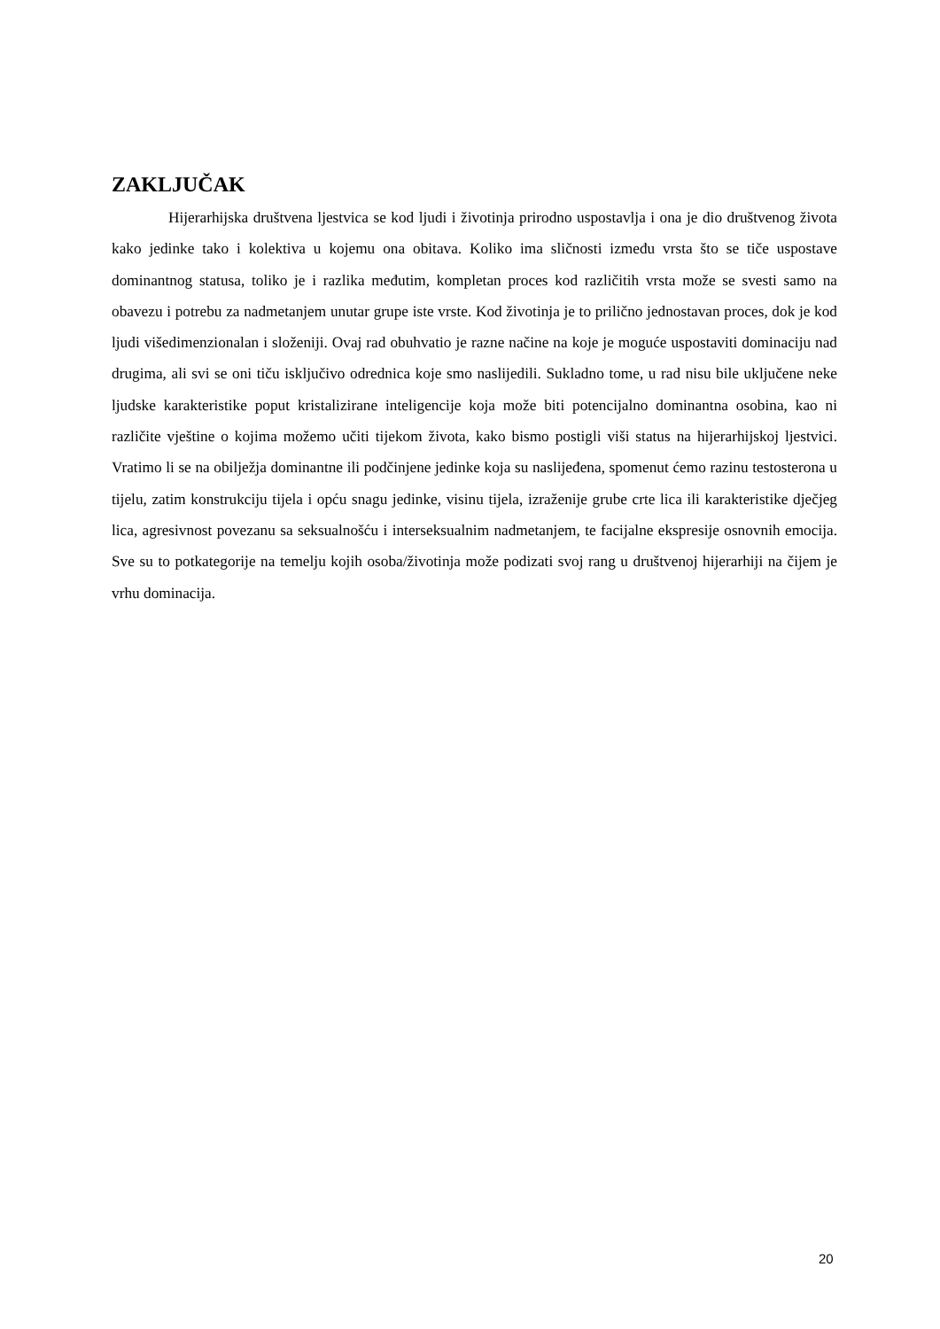ZAKLJUČAK
Hijerarhijska društvena ljestvica se kod ljudi i životinja prirodno uspostavlja i ona je dio društvenog života kako jedinke tako i kolektiva u kojemu ona obitava. Koliko ima sličnosti između vrsta što se tiče uspostave dominantnog statusa, toliko je i razlika međutim, kompletan proces kod različitih vrsta može se svesti samo na obavezu i potrebu za nadmetanjem unutar grupe iste vrste. Kod životinja je to prilično jednostavan proces, dok je kod ljudi višedimenzionalan i složeniji. Ovaj rad obuhvatio je razne načine na koje je moguće uspostaviti dominaciju nad drugima, ali svi se oni tiču isključivo odrednica koje smo naslijedili. Sukladno tome, u rad nisu bile uključene neke ljudske karakteristike poput kristalizirane inteligencije koja može biti potencijalno dominantna osobina, kao ni različite vještine o kojima možemo učiti tijekom života, kako bismo postigli viši status na hijerarhijskoj ljestvici. Vratimo li se na obilježja dominantne ili podčinjene jedinke koja su naslijeđena, spomenut ćemo razinu testosterona u tijelu, zatim konstrukciju tijela i opću snagu jedinke, visinu tijela, izraženije grube crte lica ili karakteristike dječjeg lica, agresivnost povezanu sa seksualnošću i interseksualnim nadmetanjem, te facijalne ekspresije osnovnih emocija. Sve su to potkategorije na temelju kojih osoba/životinja može podizati svoj rang u društvenoj hijerarhiji na čijem je vrhu dominacija.
20